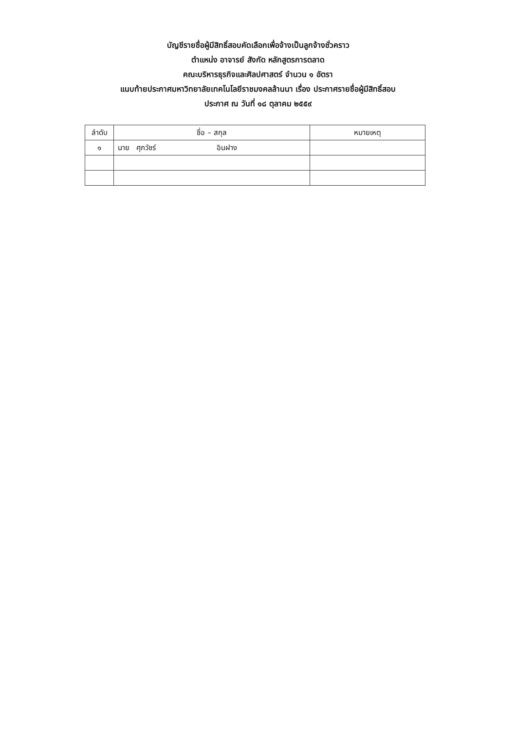บัญชีรายชื่อผู้มีสิทธิ์สอบคัดเลือกเพื่อจ้างเป็นลูกจ้างชั่วคราว
ตำแหน่ง อาจารย์ สังกัด หลักสูตรการตลาด
คณะบริหารธุรกิจและศิลปศาสตร์ จำนวน ๑ อัตรา
แนบท้ายประกาศมหาวิทยาลัยเทคโนโลยีราชมงคลล้านนา เรื่อง ประกาศรายชื่อผู้มีสิทธิ์สอบ
ประกาศ ณ วันที่ ๑๘ ตุลาคม ๒๕๕๙
| ลำดับ | ชื่อ – สกุล | หมายเหตุ |
| --- | --- | --- |
| ๑ | นาย ศุภวัชร์ อินฝาง | |